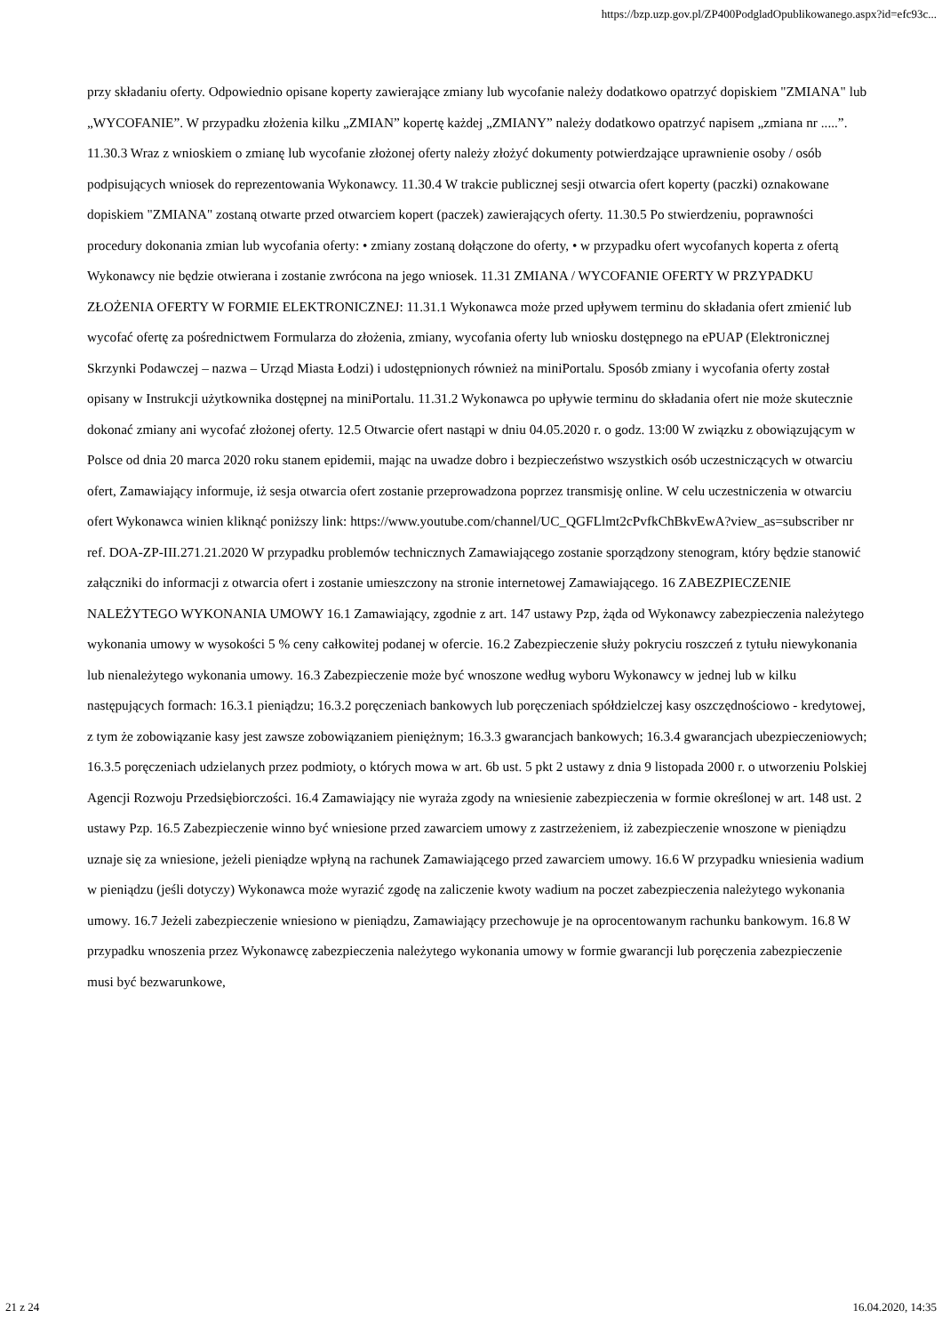https://bzp.uzp.gov.pl/ZP400PodgladOpublikowanego.aspx?id=efc93c...
przy składaniu oferty. Odpowiednio opisane koperty zawierające zmiany lub wycofanie należy dodatkowo opatrzyć dopiskiem "ZMIANA" lub „WYCOFANIE”. W przypadku złożenia kilku „ZMIAN” kopertę każdej „ZMIANY” należy dodatkowo opatrzyć napisem „zmiana nr .....”. 11.30.3 Wraz z wnioskiem o zmianę lub wycofanie złożonej oferty należy złożyć dokumenty potwierdzające uprawnienie osoby / osób podpisujących wniosek do reprezentowania Wykonawcy. 11.30.4 W trakcie publicznej sesji otwarcia ofert koperty (paczki) oznakowane dopiskiem "ZMIANA" zostaną otwarte przed otwarciem kopert (paczek) zawierających oferty. 11.30.5 Po stwierdzeniu, poprawności procedury dokonania zmian lub wycofania oferty: • zmiany zostaną dołączone do oferty, • w przypadku ofert wycofanych koperta z ofertą Wykonawcy nie będzie otwierana i zostanie zwrócona na jego wniosek. 11.31 ZMIANA / WYCOFANIE OFERTY W PRZYPADKU ZŁOŻENIA OFERTY W FORMIE ELEKTRONICZNEJ: 11.31.1 Wykonawca może przed upływem terminu do składania ofert zmienić lub wycofać ofertę za pośrednictwem Formularza do złożenia, zmiany, wycofania oferty lub wniosku dostępnego na ePUAP (Elektronicznej Skrzynki Podawczej – nazwa – Urząd Miasta Łodzi) i udostępnionych również na miniPortalu. Sposób zmiany i wycofania oferty został opisany w Instrukcji użytkownika dostępnej na miniPortalu. 11.31.2 Wykonawca po upływie terminu do składania ofert nie może skutecznie dokonać zmiany ani wycofać złożonej oferty. 12.5 Otwarcie ofert nastąpi w dniu 04.05.2020 r. o godz. 13:00 W związku z obowiązującym w Polsce od dnia 20 marca 2020 roku stanem epidemii, mając na uwadze dobro i bezpieczeństwo wszystkich osób uczestniczących w otwarciu ofert, Zamawiający informuje, iż sesja otwarcia ofert zostanie przeprowadzona poprzez transmisję online. W celu uczestniczenia w otwarciu ofert Wykonawca winien kliknąć poniższy link: https://www.youtube.com/channel/UC_QGFLlmt2cPvfkChBkvEwA?view_as=subscriber nr ref. DOA-ZP-III.271.21.2020 W przypadku problemów technicznych Zamawiającego zostanie sporządzony stenogram, który będzie stanowić załączniki do informacji z otwarcia ofert i zostanie umieszczony na stronie internetowej Zamawiającego. 16 ZABEZPIECZENIE NALEŻYTEGO WYKONANIA UMOWY 16.1 Zamawiający, zgodnie z art. 147 ustawy Pzp, żąda od Wykonawcy zabezpieczenia należytego wykonania umowy w wysokości 5 % ceny całkowitej podanej w ofercie. 16.2 Zabezpieczenie służy pokryciu roszczeń z tytułu niewykonania lub nienależytego wykonania umowy. 16.3 Zabezpieczenie może być wnoszone według wyboru Wykonawcy w jednej lub w kilku następujących formach: 16.3.1 pieniądzu; 16.3.2 poręczeniach bankowych lub poręczeniach spółdzielczej kasy oszczędnościowo - kredytowej, z tym że zobowiązanie kasy jest zawsze zobowiązaniem pieniężnym; 16.3.3 gwarancjach bankowych; 16.3.4 gwarancjach ubezpieczeniowych; 16.3.5 poręczeniach udzielanych przez podmioty, o których mowa w art. 6b ust. 5 pkt 2 ustawy z dnia 9 listopada 2000 r. o utworzeniu Polskiej Agencji Rozwoju Przedsiębiorczości. 16.4 Zamawiający nie wyraża zgody na wniesienie zabezpieczenia w formie określonej w art. 148 ust. 2 ustawy Pzp. 16.5 Zabezpieczenie winno być wniesione przed zawarciem umowy z zastrzeżeniem, iż zabezpieczenie wnoszone w pieniądzu uznaje się za wniesione, jeżeli pieniądze wpłyną na rachunek Zamawiającego przed zawarciem umowy. 16.6 W przypadku wniesienia wadium w pieniądzu (jeśli dotyczy) Wykonawca może wyrazić zgodę na zaliczenie kwoty wadium na poczet zabezpieczenia należytego wykonania umowy. 16.7 Jeżeli zabezpieczenie wniesiono w pieniądzu, Zamawiający przechowuje je na oprocentowanym rachunku bankowym. 16.8 W przypadku wnoszenia przez Wykonawcę zabezpieczenia należytego wykonania umowy w formie gwarancji lub poręczenia zabezpieczenie musi być bezwarunkowe,
21 z 24 16.04.2020, 14:35